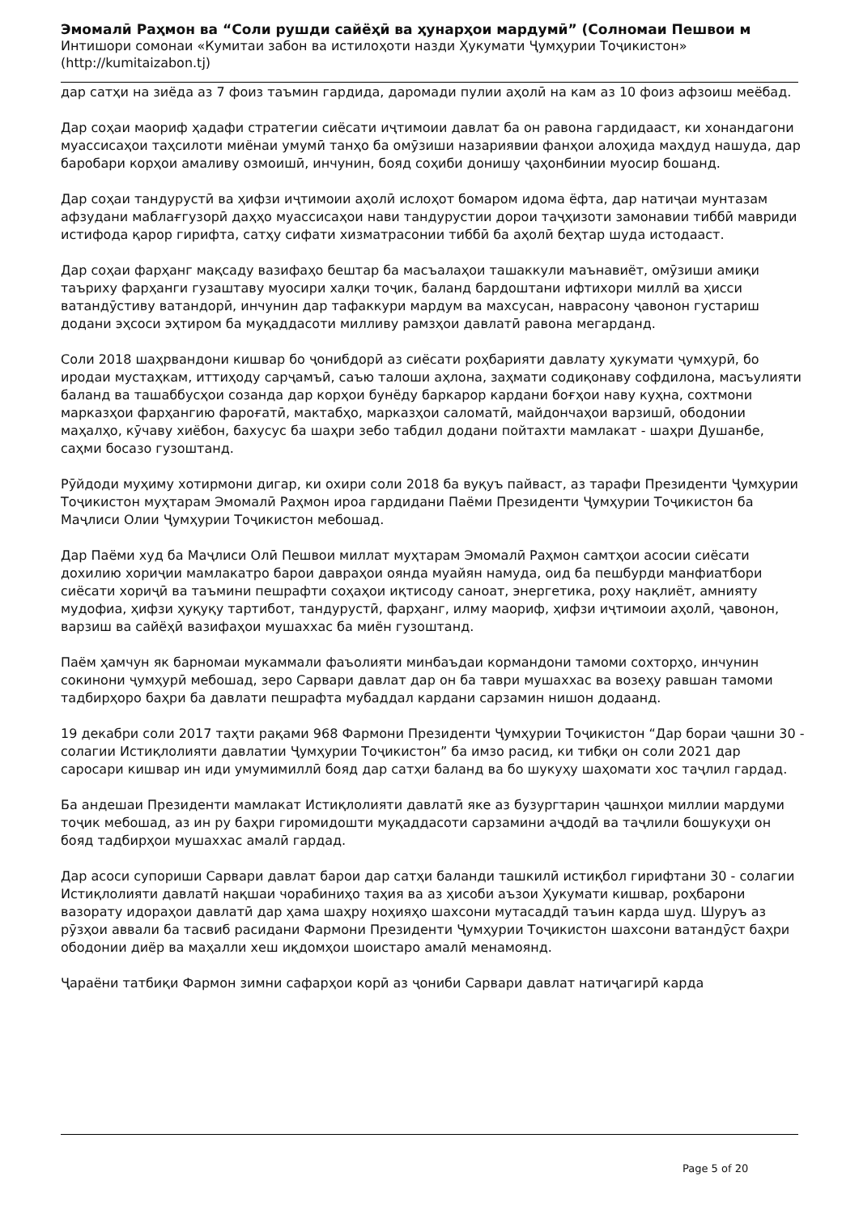Эмомалӣ Раҳмон ва “Соли рушди сайёҳӣ ва ҳунарҳои мардумӣ” (Солномаи Пешвои м
Интишори сомонаи «Кумитаи забон ва истилоҳоти назди Ҳукумати Ҷумҳурии Тоҷикистон»
(http://kumitaizabon.tj)
дар сатҳи на зиёда аз 7 фоиз таъмин гардида, даромади пулии аҳолӣ на кам аз 10 фоиз афзоиш меёбад.
Дар соҳаи маориф ҳадафи стратегии сиёсати иҷтимоии давлат ба он равона гардидааст, ки хонандагони муассисаҳои таҳсилоти миёнаи умумӣ танҳо ба омӯзиши назариявии фанҳои алоҳида маҳдуд нашуда, дар баробари корҳои амаливу озмоишӣ, инчунин, бояд соҳиби донишу ҷаҳонбинии муосир бошанд.
Дар соҳаи тандурустӣ ва ҳифзи иҷтимоии аҳолӣ ислоҳот бомаром идома ёфта, дар натиҷаи мунтазам афзудани маблағгузорӣ даҳҳо муассисаҳои нави тандурустии дорои таҷҳизоти замонавии тиббӣ мавриди истифода қарор гирифта, сатҳу сифати хизматрасонии тиббӣ ба аҳолӣ беҳтар шуда истодааст.
Дар соҳаи фарҳанг мақсаду вазифаҳо бештар ба масъалаҳои ташаккули маънавиёт, омӯзиши амиқи таъриху фарҳанги гузаштаву муосири халқи тоҷик, баланд бардоштани ифтихори миллӣ ва ҳисси ватандӯстиву ватандорӣ, инчунин дар тафаккури мардум ва махсусан, наврасону ҷавонон густариш додани эҳсоси эҳтиром ба муқаддасоти милливу рамзҳои давлатӣ равона мегарданд.
Соли 2018 шаҳрвандони кишвар бо ҷонибдорӣ аз сиёсати роҳбарияти давлату ҳукумати ҷумҳурӣ, бо иродаи мустаҳкам, иттиҳоду сарҷамъӣ, саъю талоши аҳлона, заҳмати содиқонаву софдилона, масъулияти баланд ва ташаббусҳои созанда дар корҳои бунёду баркарор кардани боғҳои наву куҳна, сохтмони марказҳои фарҳангию фароғатӣ, мактабҳо, марказҳои саломатӣ, майдончаҳои варзишӣ, ободонии маҳалҳо, кӯчаву хиёбон, бахусус ба шаҳри зебо табдил додани пойтахти мамлакат - шаҳри Душанбе, саҳми босазо гузоштанд.
Рӯйдоди муҳиму хотирмони дигар, ки охири соли 2018 ба вуқуъ пайваст, аз тарафи Президенти Ҷумҳурии Тоҷикистон муҳтарам Эмомалӣ Раҳмон ироа гардидани Паёми Президенти Ҷумҳурии Тоҷикистон ба Маҷлиси Олии Ҷумҳурии Тоҷикистон мебошад.
Дар Паёми худ ба Маҷлиси Олӣ Пешвои миллат муҳтарам Эмомалӣ Раҳмон самтҳои асосии сиёсати дохилию хориҷии мамлакатро барои давраҳои оянда муайян намуда, оид ба пешбурди манфиатбори сиёсати хориҷӣ ва таъмини пешрафти соҳаҳои иқтисоду саноат, энергетика, роҳу нақлиёт, амнияту мудофиа, ҳифзи ҳуқуқу тартибот, тандурустӣ, фарҳанг, илму маориф, ҳифзи иҷтимоии аҳолӣ, ҷавонон, варзиш ва сайёҳӣ вазифаҳои мушаххас ба миён гузоштанд.
Паём ҳамчун як барномаи мукаммали фаъолияти минбаъдаи кормандони тамоми сохторҳо, инчунин сокинони ҷумҳурӣ мебошад, зеро Сарвари давлат дар он ба таври мушаххас ва возеҳу равшан тамоми тадбирҳоро баҳри ба давлати пешрафта мубаддал кардани сарзамин нишон додаанд.
19 декабри соли 2017 таҳти рақами 968 Фармони Президенти Ҷумҳурии Тоҷикистон “Дар бораи ҷашни 30 - солагии Истиқлолияти давлатии Ҷумҳурии Тоҷикистон” ба имзо расид, ки тибқи он соли 2021 дар саросари кишвар ин иди умумимиллӣ бояд дар сатҳи баланд ва бо шукуҳу шаҳомати хос таҷлил гардад.
Ба андешаи Президенти мамлакат Истиқлолияти давлатӣ яке аз бузургтарин ҷашнҳои миллии мардуми тоҷик мебошад, аз ин ру баҳри гиромидошти муқаддасоти сарзамини аҷдодӣ ва таҷлили бошукуҳи он бояд тадбирҳои мушаххас амалӣ гардад.
Дар асоси супориши Сарвари давлат барои дар сатҳи баланди ташкилӣ истиқбол гирифтани 30 - солагии Истиқлолияти давлатӣ нақшаи чорабиниҳо таҳия ва аз ҳисоби аъзои Ҳукумати кишвар, роҳбарони вазорату идораҳои давлатӣ дар ҳама шаҳру ноҳияҳо шахсони мутасаддӣ таъин карда шуд. Шуруъ аз рӯзҳои аввали ба тасвиб расидани Фармони Президенти Ҷумҳурии Тоҷикистон шахсони ватандӯст баҳри ободонии диёр ва маҳалли хеш иқдомҳои шоистаро амалӣ менамоянд.
Ҷараёни татбиқи Фармон зимни сафарҳои корӣ аз ҷониби Сарвари давлат натиҷагирӣ карда
Page 5 of 20